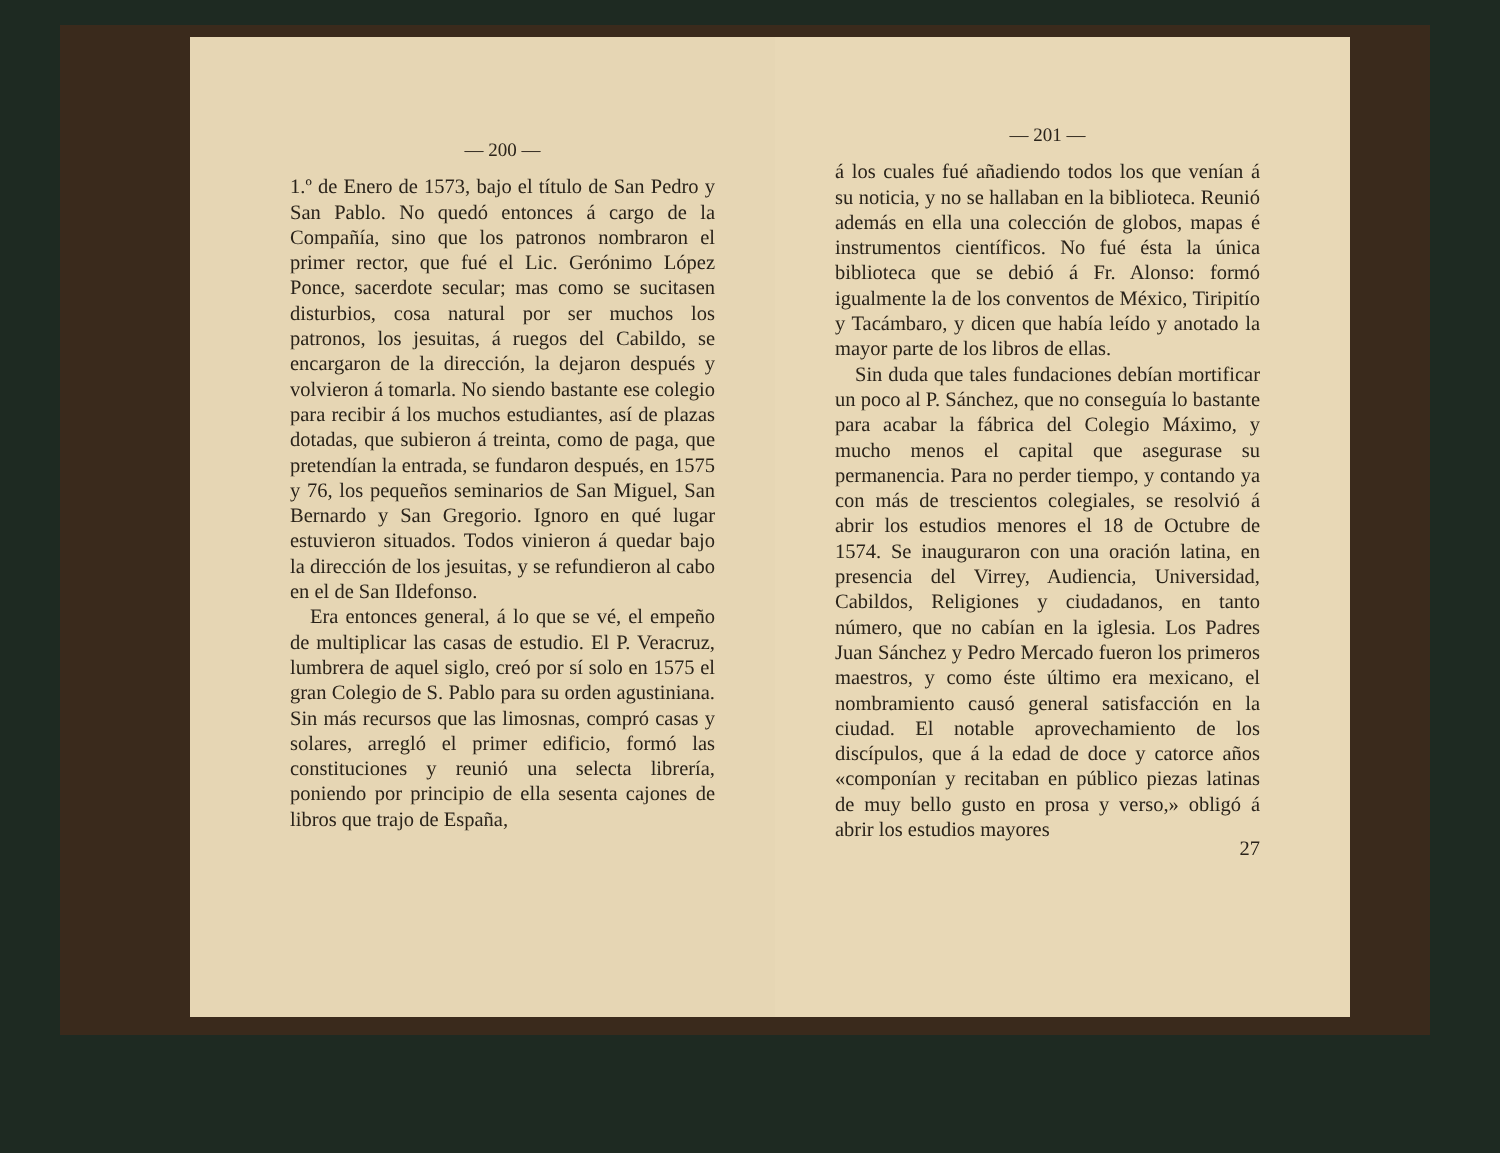— 200 —
1.º de Enero de 1573, bajo el título de San Pedro y San Pablo. No quedó entonces á cargo de la Compañía, sino que los patronos nombraron el primer rector, que fué el Lic. Gerónimo López Ponce, sacerdote secular; mas como se sucitasen disturbios, cosa natural por ser muchos los patronos, los jesuitas, á ruegos del Cabildo, se encargaron de la dirección, la dejaron después y volvieron á tomarla. No siendo bastante ese colegio para recibir á los muchos estudiantes, así de plazas dotadas, que subieron á treinta, como de paga, que pretendían la entrada, se fundaron después, en 1575 y 76, los pequeños seminarios de San Miguel, San Bernardo y San Gregorio. Ignoro en qué lugar estuvieron situados. Todos vinieron á quedar bajo la dirección de los jesuitas, y se refundieron al cabo en el de San Ildefonso.
Era entonces general, á lo que se vé, el empeño de multiplicar las casas de estudio. El P. Veracruz, lumbrera de aquel siglo, creó por sí solo en 1575 el gran Colegio de S. Pablo para su orden agustiniana. Sin más recursos que las limosnas, compró casas y solares, arregló el primer edificio, formó las constituciones y reunió una selecta librería, poniendo por principio de ella sesenta cajones de libros que trajo de España,
— 201 —
á los cuales fué añadiendo todos los que venían á su noticia, y no se hallaban en la biblioteca. Reunió además en ella una colección de globos, mapas é instrumentos científicos. No fué ésta la única biblioteca que se debió á Fr. Alonso: formó igualmente la de los conventos de México, Tiripitío y Tacámbaro, y dicen que había leído y anotado la mayor parte de los libros de ellas.
Sin duda que tales fundaciones debían mortificar un poco al P. Sánchez, que no conseguía lo bastante para acabar la fábrica del Colegio Máximo, y mucho menos el capital que asegurase su permanencia. Para no perder tiempo, y contando ya con más de trescientos colegiales, se resolvió á abrir los estudios menores el 18 de Octubre de 1574. Se inauguraron con una oración latina, en presencia del Virrey, Audiencia, Universidad, Cabildos, Religiones y ciudadanos, en tanto número, que no cabían en la iglesia. Los Padres Juan Sánchez y Pedro Mercado fueron los primeros maestros, y como éste último era mexicano, el nombramiento causó general satisfacción en la ciudad. El notable aprovechamiento de los discípulos, que á la edad de doce y catorce años «componían y recitaban en público piezas latinas de muy bello gusto en prosa y verso,» obligó á abrir los estudios mayores
27